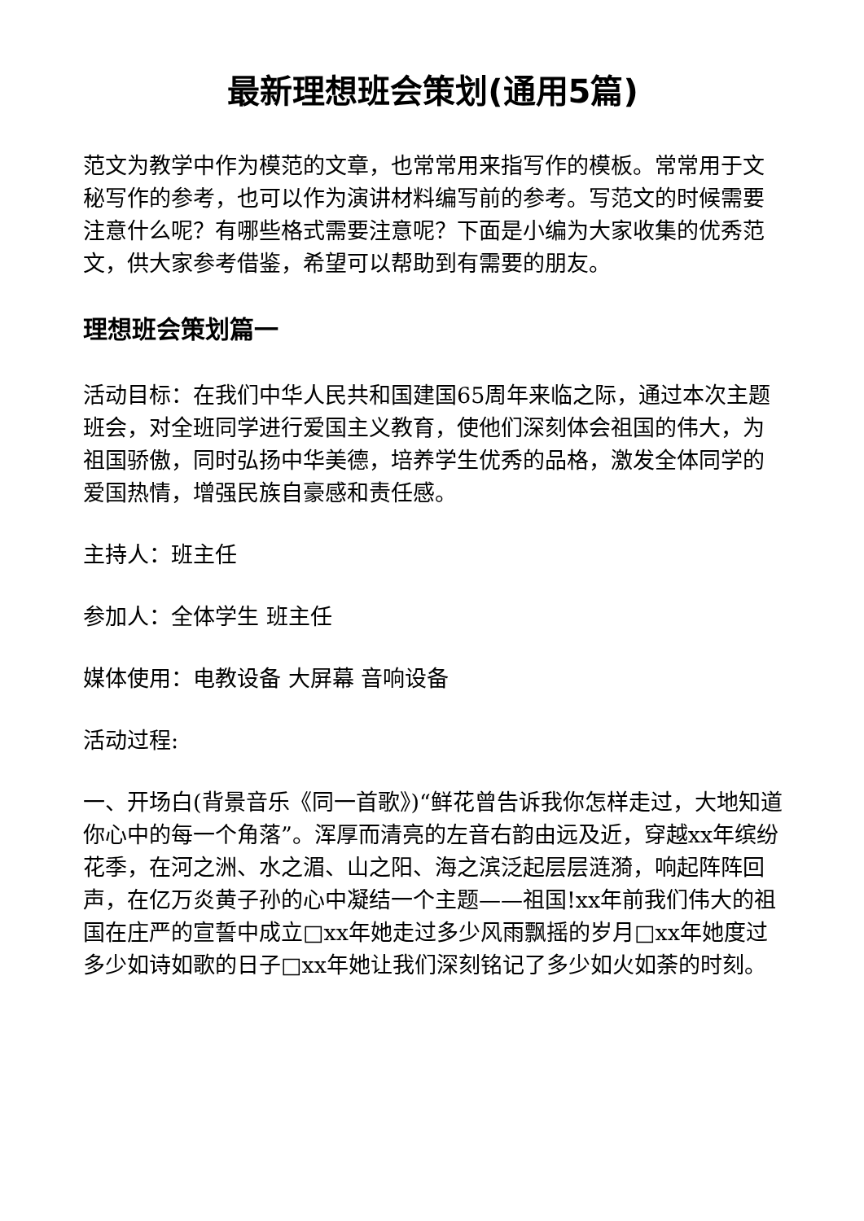最新理想班会策划(通用5篇)
范文为教学中作为模范的文章，也常常用来指写作的模板。常常用于文秘写作的参考，也可以作为演讲材料编写前的参考。写范文的时候需要注意什么呢？有哪些格式需要注意呢？下面是小编为大家收集的优秀范文，供大家参考借鉴，希望可以帮助到有需要的朋友。
理想班会策划篇一
活动目标：在我们中华人民共和国建国65周年来临之际，通过本次主题班会，对全班同学进行爱国主义教育，使他们深刻体会祖国的伟大，为祖国骄傲，同时弘扬中华美德，培养学生优秀的品格，激发全体同学的爱国热情，增强民族自豪感和责任感。
主持人：班主任
参加人：全体学生 班主任
媒体使用：电教设备 大屏幕 音响设备
活动过程:
一、开场白(背景音乐《同一首歌》)“鲜花曾告诉我你怎样走过，大地知道你心中的每一个角落”。浑厚而清亮的左音右韵由远及近，穿越xx年缤纷花季，在河之洲、水之湄、山之阳、海之滨泛起层层涟漪，响起阵阵回声，在亿万炎黄子孙的心中凝结一个主题——祖国!xx年前我们伟大的祖国在庄严的宣誓中成立□xx年她走过多少风雨飘摇的岁月□xx年她度过多少如诗如歌的日子□xx年她让我们深刻铭记了多少如火如荼的时刻。